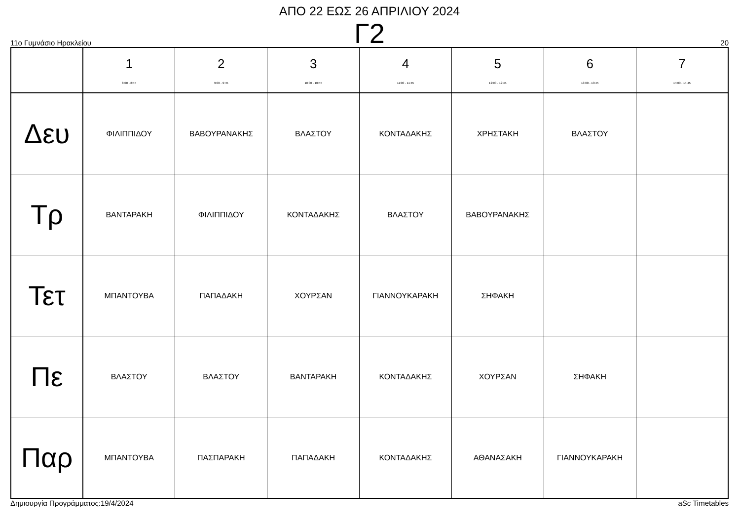ΑΠΟ 22 ΕΩΣ 26 ΑΠΡΙΛΙΟΥ 2024
Γ2
11ο Γυμνάσιο Ηρακλείου 20
| | 1 8:00 - 8:45 | 2 9:00 - 9:45 | 3 10:00 - 10:45 | 4 11:00 - 11:45 | 5 12:00 - 12:45 | 6 13:00 - 13:45 | 7 14:00 - 14:45 |
| --- | --- | --- | --- | --- | --- | --- | --- |
| Δευ | ΦΙΛΙΠΠΙΔΟΥ | ΒΑΒΟΥΡΑΝΑΚΗΣ | ΒΛΑΣΤΟΥ | ΚΟΝΤΑΔΑΚΗΣ | ΧΡΗΣΤΑΚΗ | ΒΛΑΣΤΟΥ | |
| Τρ | ΒΑΝΤΑΡΑΚΗ | ΦΙΛΙΠΠΙΔΟΥ | ΚΟΝΤΑΔΑΚΗΣ | ΒΛΑΣΤΟΥ | ΒΑΒΟΥΡΑΝΑΚΗΣ | | |
| Τετ | ΜΠΑΝΤΟΥΒΑ | ΠΑΠΑΔΑΚΗ | ΧΟΥΡΣΑΝ | ΓΙΑΝΝΟΥΚΑΡΑΚΗ | ΣΗΦΑΚΗ | | |
| Πε | ΒΛΑΣΤΟΥ | ΒΛΑΣΤΟΥ | ΒΑΝΤΑΡΑΚΗ | ΚΟΝΤΑΔΑΚΗΣ | ΧΟΥΡΣΑΝ | ΣΗΦΑΚΗ | |
| Παρ | ΜΠΑΝΤΟΥΒΑ | ΠΑΣΠΑΡΑΚΗ | ΠΑΠΑΔΑΚΗ | ΚΟΝΤΑΔΑΚΗΣ | ΑΘΑΝΑΣΑΚΗ | ΓΙΑΝΝΟΥΚΑΡΑΚΗ | |
Δημιουργία Προγράμματος:19/4/2024 aSc Timetables